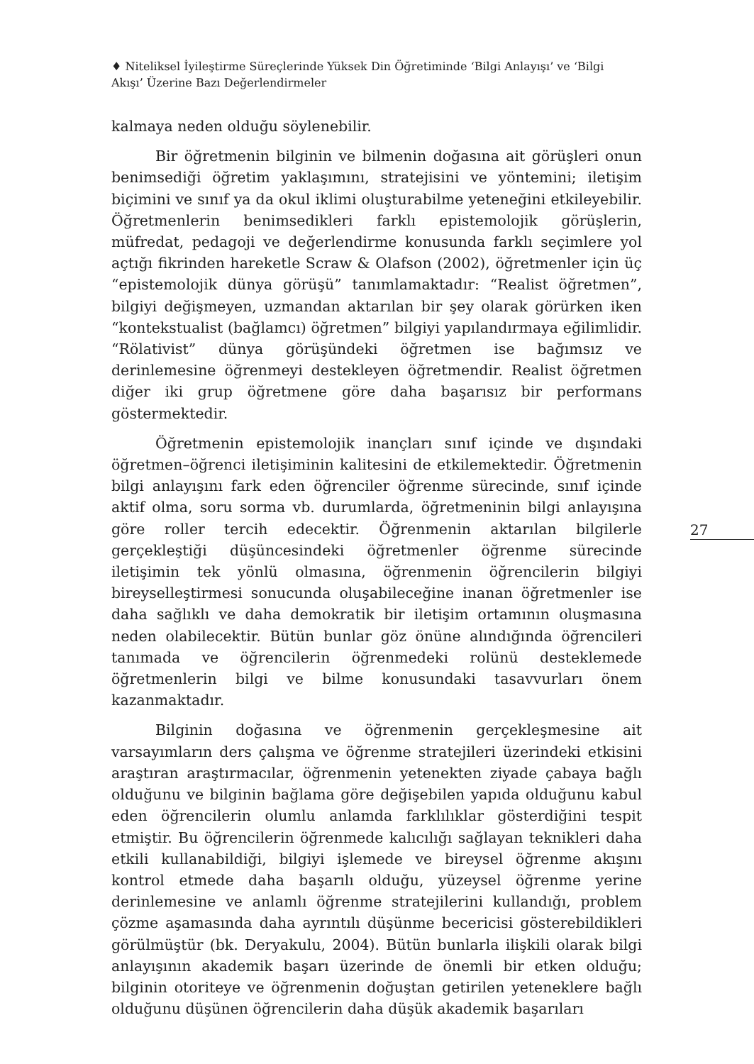♦ Niteliksel İyileştirme Süreçlerinde Yüksek Din Öğretiminde ‘Bilgi Anlayışı’ ve ‘Bilgi Akışı’ Üzerine Bazı Değerlendirmeler
kalmaya neden olduğu söylenebilir.
Bir öğretmenin bilginin ve bilmenin doğasına ait görüşleri onun benimsediği öğretim yaklaşımını, stratejisini ve yöntemini; iletişim biçimini ve sınıf ya da okul iklimi oluşturabilme yeteneğini etkileyebilir. Öğretmenlerin benimsedikleri farklı epistemolojik görüşlerin, müfredat, pedagoji ve değerlendirme konusunda farklı seçimlere yol açtığı fikrinden hareketle Scraw & Olafson (2002), öğretmenler için üç “epistemolojik dünya görüşü” tanımlamaktadır: “Realist öğretmen”, bilgiyi değişmeyen, uzmandan aktarılan bir şey olarak görürken iken “kontekstualist (bağlamcı) öğretmen” bilgiyi yapılandırmaya eğilimlidir. “Rölativist” dünya görüşündeki öğretmen ise bağımsız ve derinlemesine öğrenmeyi destekleyen öğretmendir. Realist öğretmen diğer iki grup öğretmene göre daha başarısız bir performans göstermektedir.
Öğretmenin epistemolojik inançları sınıf içinde ve dışındaki öğretmen–öğrenci iletişiminin kalitesini de etkilemektedir. Öğretmenin bilgi anlayışını fark eden öğrenciler öğrenme sürecinde, sınıf içinde aktif olma, soru sorma vb. durumlarda, öğretmeninin bilgi anlayışına göre roller tercih edecektir. Öğrenmenin aktarılan bilgilerle gerçekleştiği düşüncesindeki öğretmenler öğrenme sürecinde iletişimin tek yönlü olmasına, öğrenmenin öğrencilerin bilgiyi bireyselleştirmesi sonucunda oluşabileceğine inanan öğretmenler ise daha sağlıklı ve daha demokratik bir iletişim ortamının oluşmasına neden olabilecektir. Bütün bunlar göz önüne alındığında öğrencileri tanımada ve öğrencilerin öğrenmedeki rolünü desteklemede öğretmenlerin bilgi ve bilme konusundaki tasavvurları önem kazanmaktadır.
Bilginin doğasına ve öğrenmenin gerçekleşmesine ait varsayımların ders çalışma ve öğrenme stratejileri üzerindeki etkisini araştıran araştırmacılar, öğrenmenin yetenekten ziyade çabaya bağlı olduğunu ve bilginin bağlama göre değişebilen yapıda olduğunu kabul eden öğrencilerin olumlu anlamda farklılıklar gösterdiğini tespit etmiştir. Bu öğrencilerin öğrenmede kalıcılığı sağlayan teknikleri daha etkili kullanabildiği, bilgiyi işlemede ve bireysel öğrenme akışını kontrol etmede daha başarılı olduğu, yüzeysel öğrenme yerine derinlemesine ve anlamlı öğrenme stratejilerini kullandığı, problem çözme aşamasında daha ayrıntılı düşünme becericisi gösterebildikleri görülmüştür (bk. Deryakulu, 2004). Bütün bunlarla ilişkili olarak bilgi anlayışının akademik başarı üzerinde de önemli bir etken olduğu; bilginin otoriteye ve öğrenmenin doğuştan getirilen yeteneklere bağlı olduğunu düşünen öğrencilerin daha düşük akademik başarıları
27